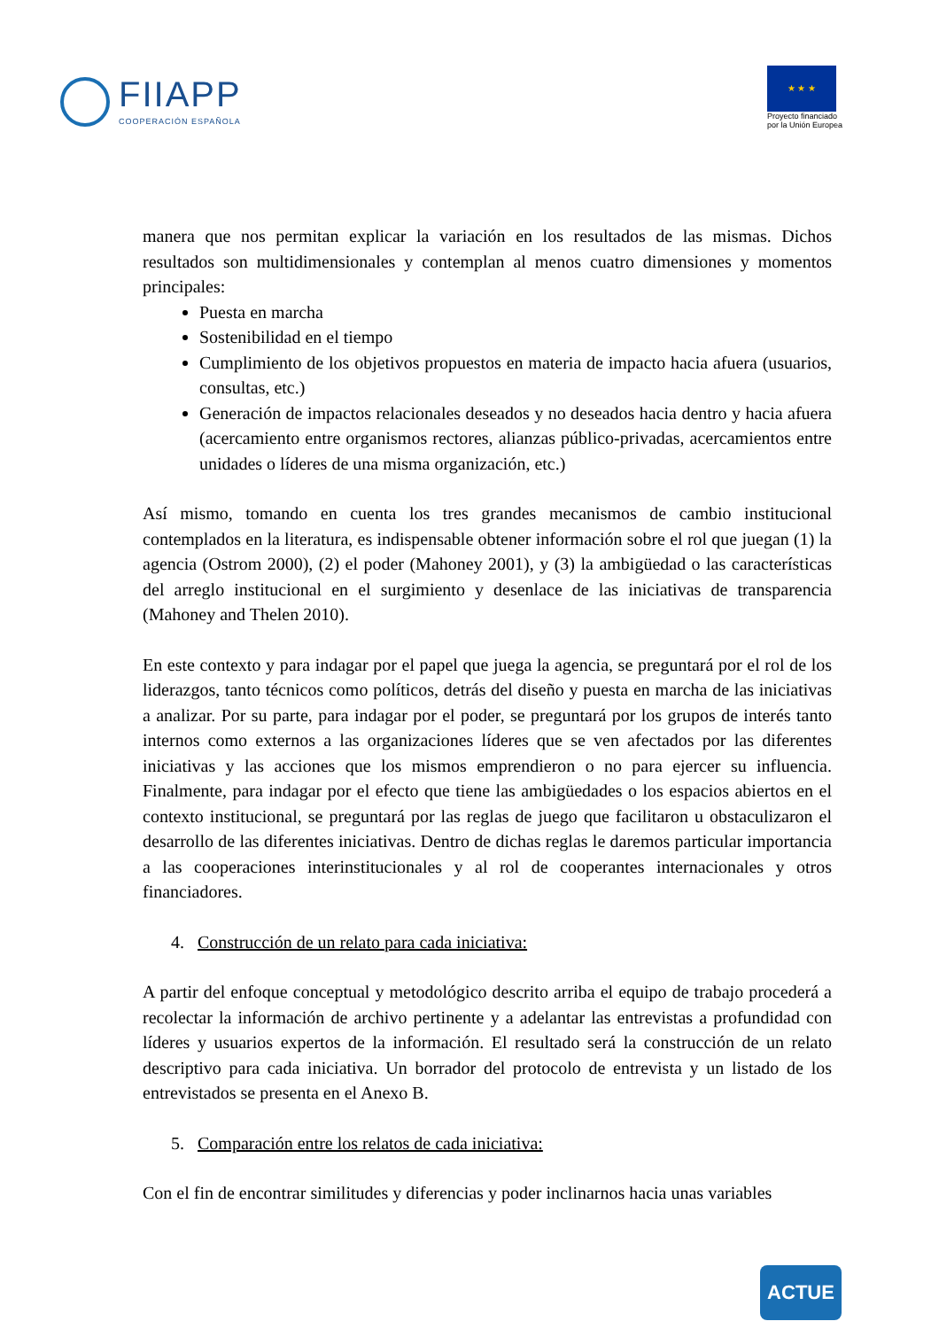FIIAPP
COOPERACIÓN ESPAÑOLA
★ ★ ★
Proyecto financiado
por la Unión Europea
manera que nos permitan explicar la variación en los resultados de las mismas. Dichos resultados son multidimensionales y contemplan al menos cuatro dimensiones y momentos principales:
Puesta en marcha
Sostenibilidad en el tiempo
Cumplimiento de los objetivos propuestos en materia de impacto hacia afuera (usuarios, consultas, etc.)
Generación de impactos relacionales deseados y no deseados hacia dentro y hacia afuera (acercamiento entre organismos rectores, alianzas público-privadas, acercamientos entre unidades o líderes de una misma organización, etc.)
Así mismo, tomando en cuenta los tres grandes mecanismos de cambio institucional contemplados en la literatura, es indispensable obtener información sobre el rol que juegan (1) la agencia (Ostrom 2000), (2) el poder (Mahoney 2001), y (3) la ambigüedad o las características del arreglo institucional en el surgimiento y desenlace de las iniciativas de transparencia (Mahoney and Thelen 2010).
En este contexto y para indagar por el papel que juega la agencia, se preguntará por el rol de los liderazgos, tanto técnicos como políticos, detrás del diseño y puesta en marcha de las iniciativas a analizar. Por su parte, para indagar por el poder, se preguntará por los grupos de interés tanto internos como externos a las organizaciones líderes que se ven afectados por las diferentes iniciativas y las acciones que los mismos emprendieron o no para ejercer su influencia. Finalmente, para indagar por el efecto que tiene las ambigüedades o los espacios abiertos en el contexto institucional, se preguntará por las reglas de juego que facilitaron u obstaculizaron el desarrollo de las diferentes iniciativas. Dentro de dichas reglas le daremos particular importancia a las cooperaciones interinstitucionales y al rol de cooperantes internacionales y otros financiadores.
4. Construcción de un relato para cada iniciativa:
A partir del enfoque conceptual y metodológico descrito arriba el equipo de trabajo procederá a recolectar la información de archivo pertinente y a adelantar las entrevistas a profundidad con líderes y usuarios expertos de la información. El resultado será la construcción de un relato descriptivo para cada iniciativa. Un borrador del protocolo de entrevista y un listado de los entrevistados se presenta en el Anexo B.
5. Comparación entre los relatos de cada iniciativa:
Con el fin de encontrar similitudes y diferencias y poder inclinarnos hacia unas variables
ACTUE